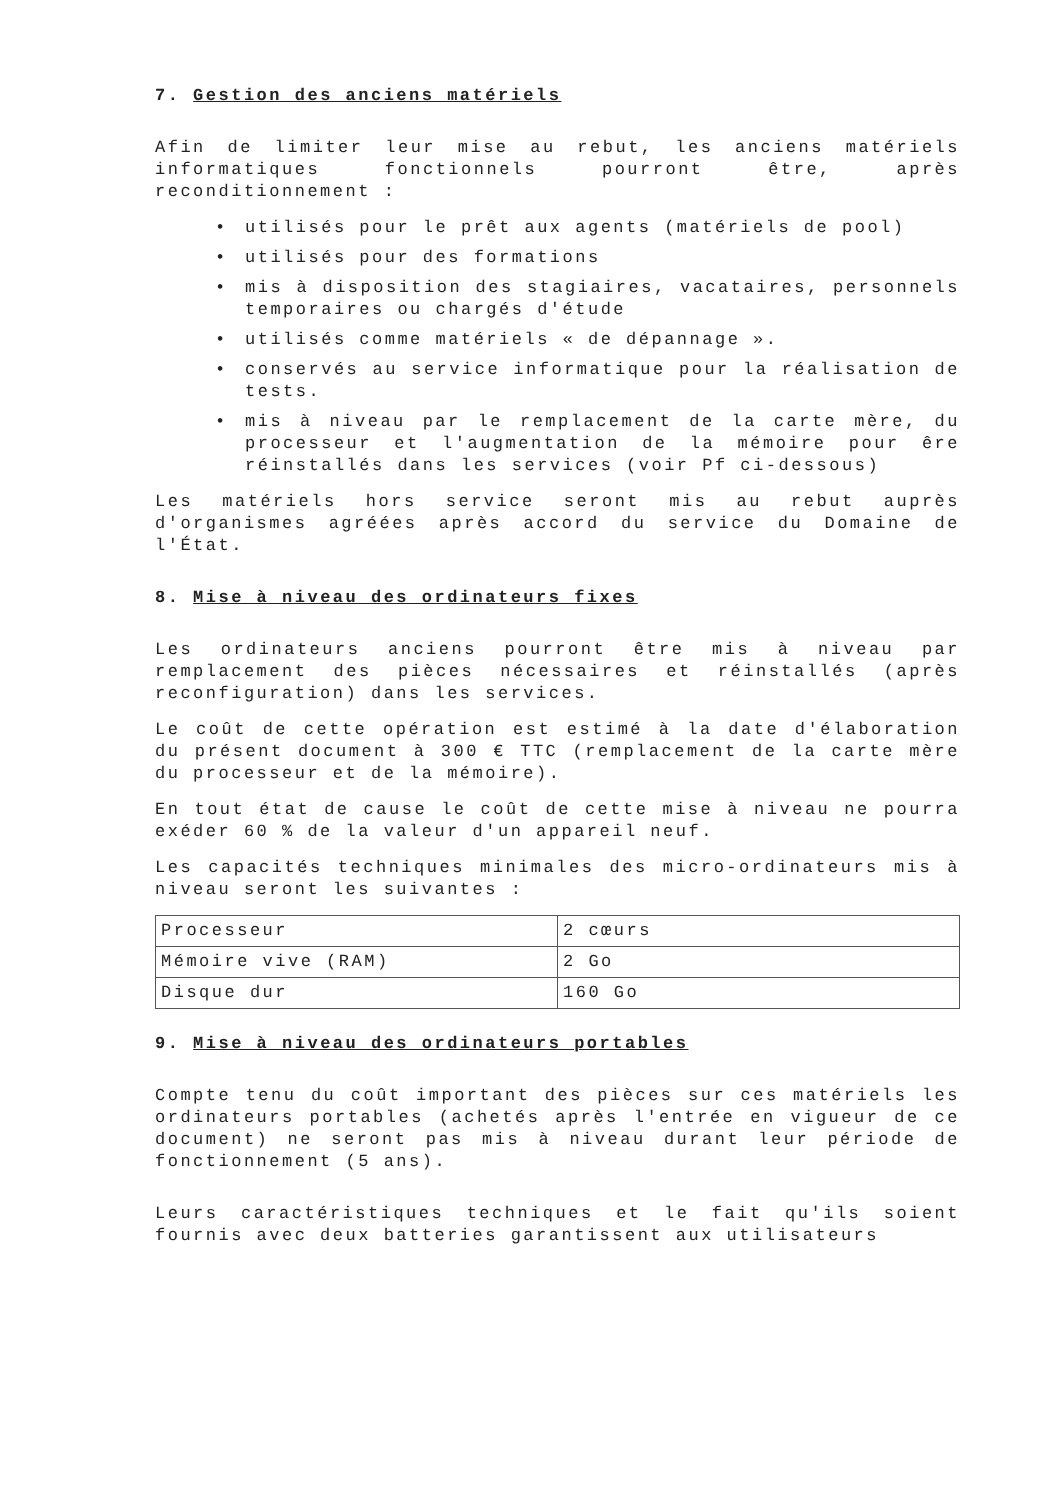7. Gestion des anciens matériels
Afin de limiter leur mise au rebut, les anciens matériels informatiques fonctionnels pourront être, après reconditionnement :
• utilisés pour le prêt aux agents (matériels de pool)
• utilisés pour des formations
• mis à disposition des stagiaires, vacataires, personnels temporaires ou chargés d'étude
• utilisés comme matériels « de dépannage ».
• conservés au service informatique pour la réalisation de tests.
• mis à niveau par le remplacement de la carte mère, du processeur et l'augmentation de la mémoire pour êre réinstallés dans les services (voir Pf ci-dessous)
Les matériels hors service seront mis au rebut auprès d'organismes agréées après accord du service du Domaine de l'État.
8. Mise à niveau des ordinateurs fixes
Les ordinateurs anciens pourront être mis à niveau par remplacement des pièces nécessaires et réinstallés (après reconfiguration) dans les services.
Le coût de cette opération est estimé à la date d'élaboration du présent document à 300 € TTC (remplacement de la carte mère du processeur et de la mémoire).
En tout état de cause le coût de cette mise à niveau ne pourra exéder 60 % de la valeur d'un appareil neuf.
Les capacités techniques minimales des micro-ordinateurs mis à niveau seront les suivantes :
| Processeur | 2 cœurs |
| Mémoire vive (RAM) | 2 Go |
| Disque dur | 160 Go |
9. Mise à niveau des ordinateurs portables
Compte tenu du coût important des pièces sur ces matériels les ordinateurs portables (achetés après l'entrée en vigueur de ce document) ne seront pas mis à niveau durant leur période de fonctionnement (5 ans).
Leurs caractéristiques techniques et le fait qu'ils soient fournis avec deux batteries garantissent aux utilisateurs